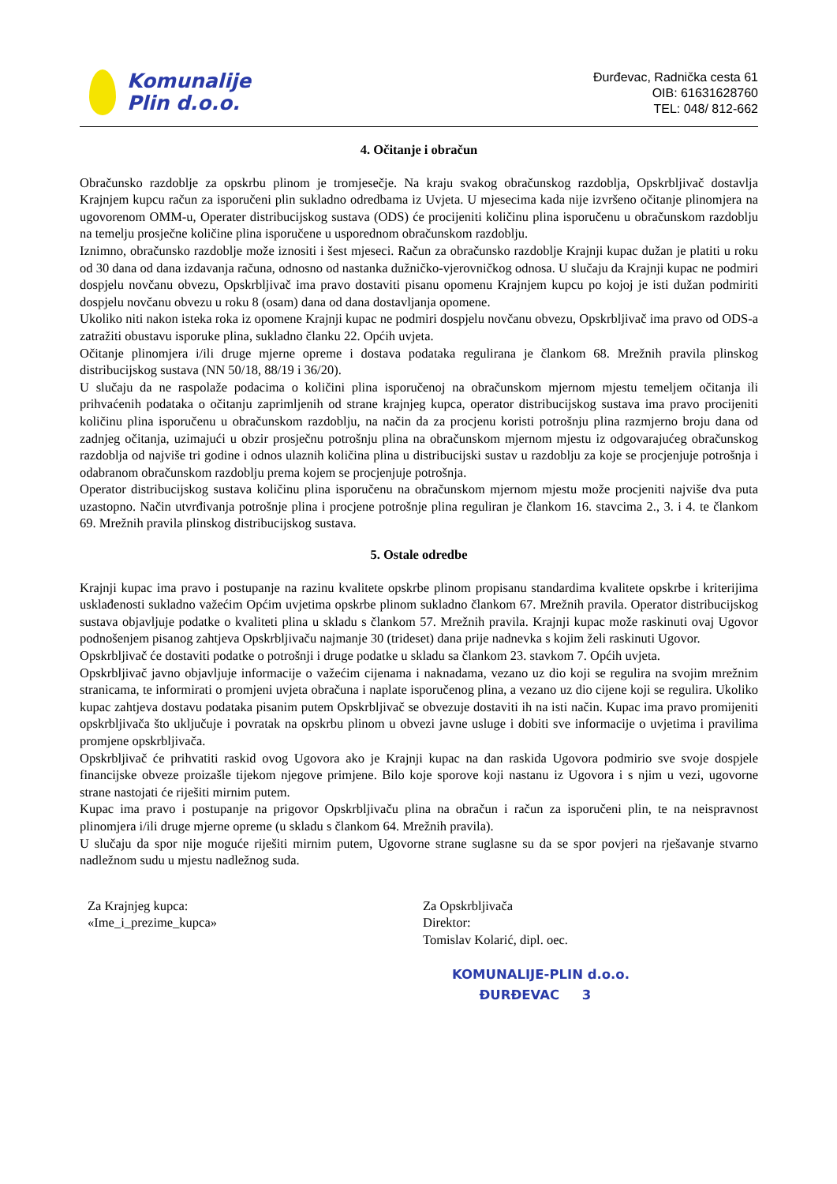Komunalije
Plin d.o.o.
Đurđevac, Radnička cesta 61
OIB: 61631628760
TEL: 048/ 812-662
4. Očitanje i obračun
Obračunsko razdoblje za opskrbu plinom je tromjesečje. Na kraju svakog obračunskog razdoblja, Opskrbljivač dostavlja Krajnjem kupcu račun za isporučeni plin sukladno odredbama iz Uvjeta. U mjesecima kada nije izvršeno očitanje plinomjera na ugovorenom OMM-u, Operater distribucijskog sustava (ODS) će procijeniti količinu plina isporučenu u obračunskom razdoblju na temelju prosječne količine plina isporučene u usporednom obračunskom razdoblju.
Iznimno, obračunsko razdoblje može iznositi i šest mjeseci. Račun za obračunsko razdoblje Krajnji kupac dužan je platiti u roku od 30 dana od dana izdavanja računa, odnosno od nastanka dužničko-vjerovničkog odnosa. U slučaju da Krajnji kupac ne podmiri dospjelu novčanu obvezu, Opskrbljivač ima pravo dostaviti pisanu opomenu Krajnjem kupcu po kojoj je isti dužan podmiriti dospjelu novčanu obvezu u roku 8 (osam) dana od dana dostavljanja opomene.
Ukoliko niti nakon isteka roka iz opomene Krajnji kupac ne podmiri dospjelu novčanu obvezu, Opskrbljivač ima pravo od ODS-a zatražiti obustavu isporuke plina, sukladno članku 22. Općih uvjeta.
Očitanje plinomjera i/ili druge mjerne opreme i dostava podataka regulirana je člankom 68. Mrežnih pravila plinskog distribucijskog sustava (NN 50/18, 88/19 i 36/20).
U slučaju da ne raspolaže podacima o količini plina isporučenoj na obračunskom mjernom mjestu temeljem očitanja ili prihvaćenih podataka o očitanju zaprimljenih od strane krajnjeg kupca, operator distribucijskog sustava ima pravo procijeniti količinu plina isporučenu u obračunskom razdoblju, na način da za procjenu koristi potrošnju plina razmjerno broju dana od zadnjeg očitanja, uzimajući u obzir prosječnu potrošnju plina na obračunskom mjernom mjestu iz odgovarajućeg obračunskog razdoblja od najviše tri godine i odnos ulaznih količina plina u distribucijski sustav u razdoblju za koje se procjenjuje potrošnja i odabranom obračunskom razdoblju prema kojem se procjenjuje potrošnja.
Operator distribucijskog sustava količinu plina isporučenu na obračunskom mjernom mjestu može procjeniti najviše dva puta uzastopno. Način utvrđivanja potrošnje plina i procjene potrošnje plina reguliran je člankom 16. stavcima 2., 3. i 4. te člankom 69. Mrežnih pravila plinskog distribucijskog sustava.
5. Ostale odredbe
Krajnji kupac ima pravo i postupanje na razinu kvalitete opskrbe plinom propisanu standardima kvalitete opskrbe i kriterijima usklađenosti sukladno važećim Općim uvjetima opskrbe plinom sukladno člankom 67. Mrežnih pravila. Operator distribucijskog sustava objavljuje podatke o kvaliteti plina u skladu s člankom 57. Mrežnih pravila. Krajnji kupac može raskinuti ovaj Ugovor podnošenjem pisanog zahtjeva Opskrbljivaču najmanje 30 (trideset) dana prije nadnevka s kojim želi raskinuti Ugovor.
Opskrbljivač će dostaviti podatke o potrošnji i druge podatke u skladu sa člankom 23. stavkom 7. Općih uvjeta.
Opskrbljivač javno objavljuje informacije o važećim cijenama i naknadama, vezano uz dio koji se regulira na svojim mrežnim stranicama, te informirati o promjeni uvjeta obračuna i naplate isporučenog plina, a vezano uz dio cijene koji se regulira. Ukoliko kupac zahtjeva dostavu podataka pisanim putem Opskrbljivač se obvezuje dostaviti ih na isti način. Kupac ima pravo promijeniti opskrbljivača što uključuje i povratak na opskrbu plinom u obvezi javne usluge i dobiti sve informacije o uvjetima i pravilima promjene opskrbljivača.
Opskrbljivač će prihvatiti raskid ovog Ugovora ako je Krajnji kupac na dan raskida Ugovora podmirio sve svoje dospjele financijske obveze proizašle tijekom njegove primjene. Bilo koje sporove koji nastanu iz Ugovora i s njim u vezi, ugovorne strane nastojati će riješiti mirnim putem.
Kupac ima pravo i postupanje na prigovor Opskrbljivaču plina na obračun i račun za isporučeni plin, te na neispravnost plinomjera i/ili druge mjerne opreme (u skladu s člankom 64. Mrežnih pravila).
U slučaju da spor nije moguće riješiti mirnim putem, Ugovorne strane suglasne su da se spor povjeri na rješavanje stvarno nadležnom sudu u mjestu nadležnog suda.
Za Krajnjeg kupca:
«Ime_i_prezime_kupca»
Za Opskrbljivača
Direktor:
Tomislav Kolarić, dipl. oec.
KOMUNALIJE-PLIN d.o.o.
ĐURĐEVAC 3